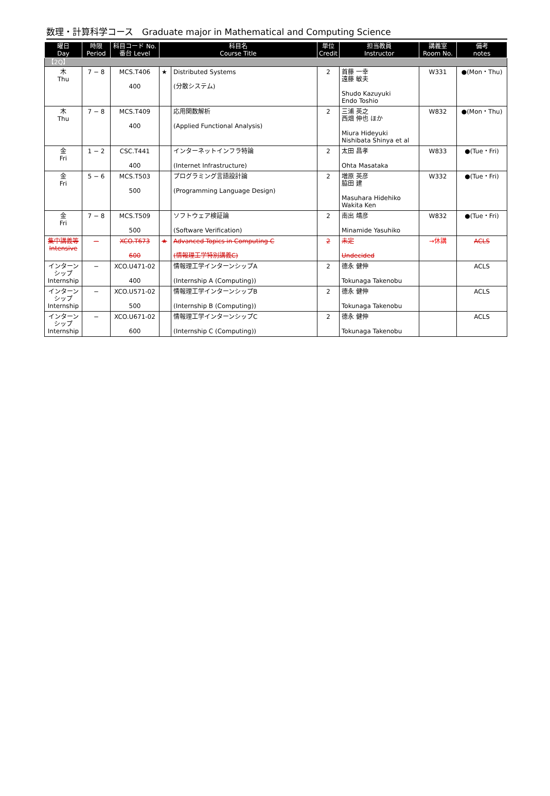数理・計算科学コース　Graduate major in Mathematical and Computing Science
| 曜日 Day | 時限 Period | 科目コード No. 番台 Level | 科目名 Course Title | | 単位 Credit | 担当教員 Instructor | 講義室 Room No. | 備考 notes |
| --- | --- | --- | --- | --- | --- | --- | --- | --- |
| 【2Q】 | | | | | | | | |
| 木 Thu | 7 − 8 | MCS.T406 400 | ★ | Distributed Systems (分散システム) | 2 | 首藤 一幸 遠藤 敏夫 Shudo Kazuyuki Endo Toshio | W331 | ●(Mon・Thu) |
| 木 Thu | 7 − 8 | MCS.T409 400 | | 応用関数解析 (Applied Functional Analysis) | 2 | 三浦 英之 西畑 伸也 ほか Miura Hideyuki Nishibata Shinya et al | W832 | ●(Mon・Thu) |
| 金 Fri | 1 − 2 | CSC.T441 400 | | インターネットインフラ特論 (Internet Infrastructure) | 2 | 太田 昌孝 Ohta Masataka | W833 | ●(Tue・Fri) |
| 金 Fri | 5 − 6 | MCS.T503 500 | | プログラミング言語設計論 (Programming Language Design) | 2 | 増原 英彦 脇田 建 Masuhara Hidehiko Wakita Ken | W332 | ●(Tue・Fri) |
| 金 Fri | 7 − 8 | MCS.T509 500 | | ソフトウェア検証論 (Software Verification) | 2 | 南出 靖彦 Minamide Yasuhiko | W832 | ●(Tue・Fri) |
| 集中講義等 Intensive | − | XCO.T673 600 | ★ | Advanced Topics in Computing C (情報理工学特別講義C) | 2 | 未定 Undecided | →休講 | ACLS |
| インターンシップ Internship | − | XCO.U471-02 400 | | 情報理工学インターンシップA (Internship A (Computing)) | 2 | 德永 健伸 Tokunaga Takenobu | | ACLS |
| インターンシップ Internship | − | XCO.U571-02 500 | | 情報理工学インターンシップB (Internship B (Computing)) | 2 | 德永 健伸 Tokunaga Takenobu | | ACLS |
| インターンシップ Internship | − | XCO.U671-02 600 | | 情報理工学インターンシップC (Internship C (Computing)) | 2 | 德永 健伸 Tokunaga Takenobu | | ACLS |